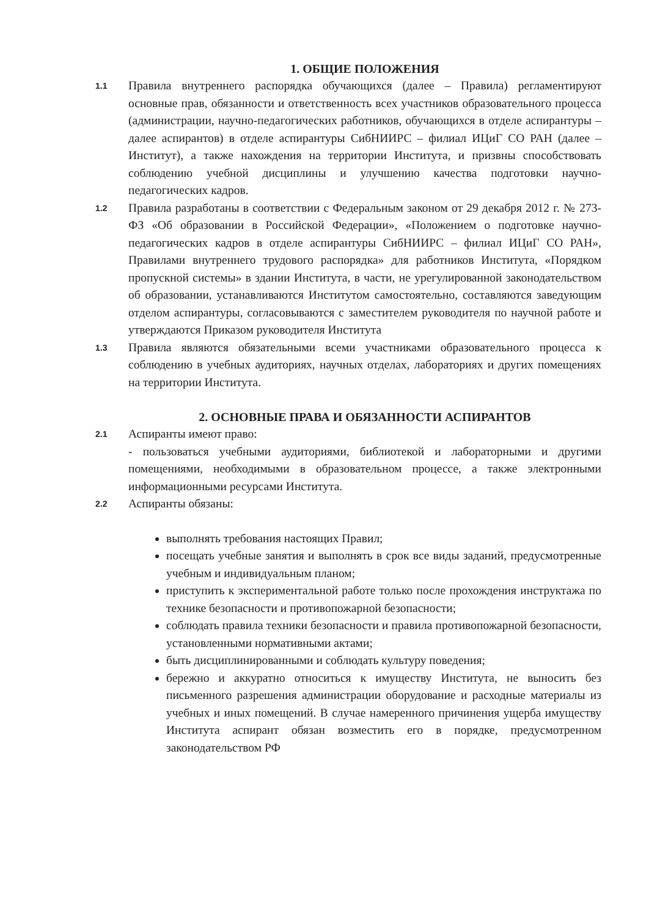1. ОБЩИЕ ПОЛОЖЕНИЯ
1.1 Правила внутреннего распорядка обучающихся (далее – Правила) регламентируют основные прав, обязанности и ответственность всех участников образовательного процесса (администрации, научно-педагогических работников, обучающихся в отделе аспирантуры – далее аспирантов) в отделе аспирантуры СибНИИРС – филиал ИЦиГ СО РАН (далее – Институт), а также нахождения на территории Института, и призвны способствовать соблюдению учебной дисциплины и улучшению качества подготовки научно-педагогических кадров.
1.2 Правила разработаны в соответствии с Федеральным законом от 29 декабря 2012 г. № 273-ФЗ «Об образовании в Российской Федерации», «Положением о подготовке научно-педагогических кадров в отделе аспирантуры СибНИИРС – филиал ИЦиГ СО РАН», Правилами внутреннего трудового распорядка» для работников Института, «Порядком пропускной системы» в здании Института, в части, не урегулированной законодательством об образовании, устанавливаются Институтом самостоятельно, составляются заведующим отделом аспирантуры, согласовываются с заместителем руководителя по научной работе и утверждаются Приказом руководителя Института
1.3 Правила являются обязательными всеми участниками образовательного процесса к соблюдению в учебных аудиториях, научных отделах, лабораториях и других помещениях на территории Института.
2. ОСНОВНЫЕ ПРАВА И ОБЯЗАННОСТИ АСПИРАНТОВ
2.1 Аспиранты имеют право:
- пользоваться учебными аудиториями, библиотекой и лабораторными и другими помещениями, необходимыми в образовательном процессе, а также электронными информационными ресурсами Института.
2.2 Аспиранты обязаны:
выполнять требования настоящих Правил;
посещать учебные занятия и выполнять в срок все виды заданий, предусмотренные учебным и индивидуальным планом;
приступить к экспериментальной работе только после прохождения инструктажа по технике безопасности и противопожарной безопасности;
соблюдать правила техники безопасности и правила противопожарной безопасности, установленными нормативными актами;
быть дисциплинированными и соблюдать культуру поведения;
бережно и аккуратно относиться к имуществу Института, не выносить без письменного разрешения администрации оборудование и расходные материалы из учебных и иных помещений. В случае намеренного причинения ущерба имуществу Института аспирант обязан возместить его в порядке, предусмотренном законодательством РФ